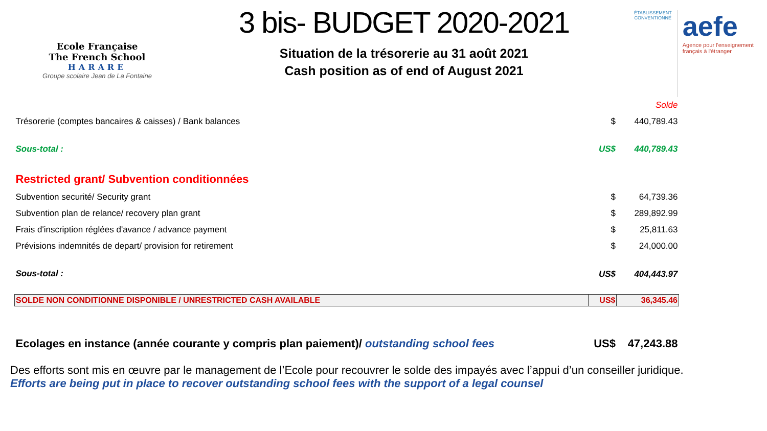Ecole Française
The French School
HARARE
Groupe scolaire Jean de La Fontaine
3 bis- BUDGET 2020-2021
Situation de la trésorerie au 31 août 2021
Cash position as of end of August 2021
ÉTABLISSEMENT CONVENTIONNÉ
aefe
Agence pour l'enseignement français à l'étranger
| | | Solde |
| Trésorerie (comptes bancaires & caisses) / Bank balances | $ | 440,789.43 |
| Sous-total : | US$ | 440,789.43 |
| Restricted grant/ Subvention conditionnées | | |
| Subvention securité/ Security grant | $ | 64,739.36 |
| Subvention plan de relance/ recovery plan grant | $ | 289,892.99 |
| Frais d'inscription réglées d'avance / advance payment | $ | 25,811.63 |
| Prévisions indemnités de depart/ provision for retirement | $ | 24,000.00 |
| Sous-total : | US$ | 404,443.97 |
| SOLDE NON CONDITIONNE DISPONIBLE / UNRESTRICTED CASH AVAILABLE | US$ | 36,345.46 |
| Ecolages en instance (année courante y compris plan paiement)/ outstanding school fees | US$ | 47,243.88 |
Des efforts sont mis en œuvre par le management de l’Ecole pour recouvrer le solde des impayés avec l’appui d’un conseiller juridique.
Efforts are being put in place to recover outstanding school fees with the support of a legal counsel